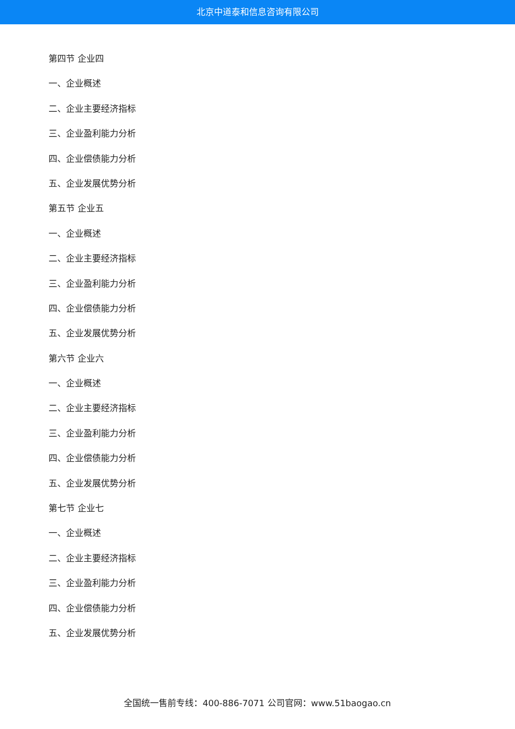北京中道泰和信息咨询有限公司
第四节 企业四
一、企业概述
二、企业主要经济指标
三、企业盈利能力分析
四、企业偿债能力分析
五、企业发展优势分析
第五节 企业五
一、企业概述
二、企业主要经济指标
三、企业盈利能力分析
四、企业偿债能力分析
五、企业发展优势分析
第六节 企业六
一、企业概述
二、企业主要经济指标
三、企业盈利能力分析
四、企业偿债能力分析
五、企业发展优势分析
第七节 企业七
一、企业概述
二、企业主要经济指标
三、企业盈利能力分析
四、企业偿债能力分析
五、企业发展优势分析
全国统一售前专线：400-886-7071 公司官网：www.51baogao.cn